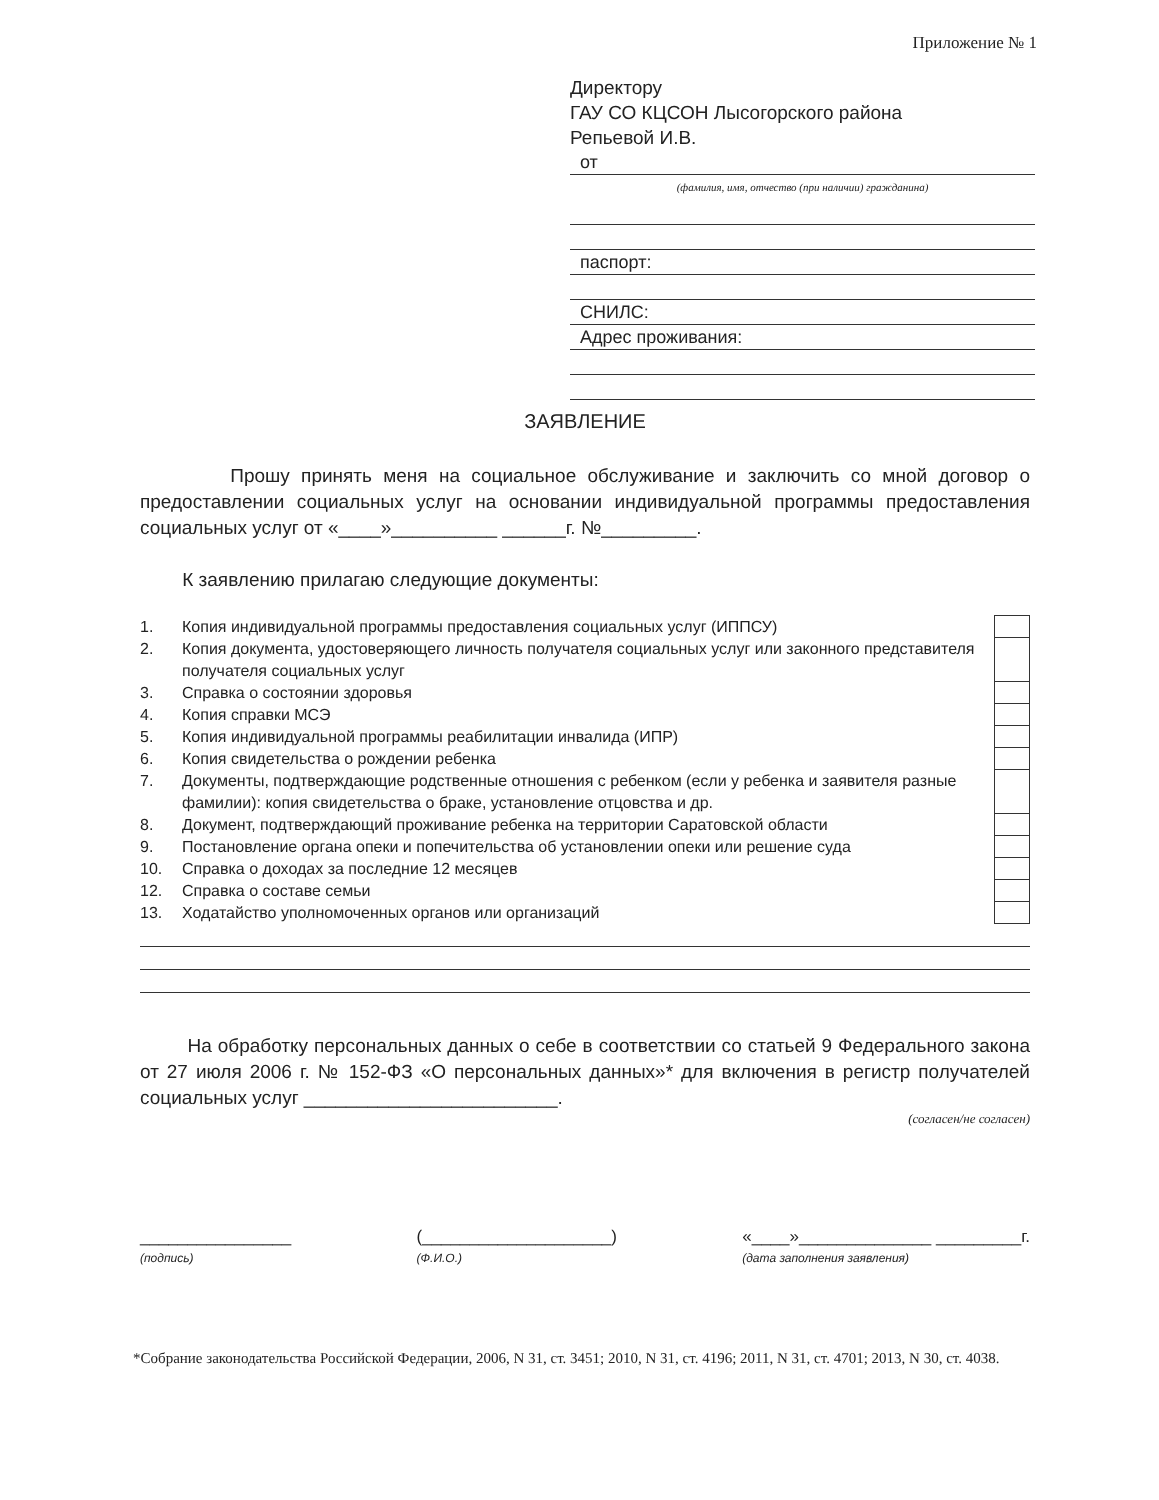Приложение № 1
Директору
ГАУ СО КЦСОН Лысогорского района
Репьевой И.В.
от
(фамилия, имя, отчество (при наличии) гражданина)
паспорт:
СНИЛС:
Адрес проживания:
ЗАЯВЛЕНИЕ
Прошу принять меня на социальное обслуживание и заключить со мной договор о предоставлении социальных услуг на основании индивидуальной программы предоставления социальных услуг от «____»__________ ______г. №_________.
К заявлению прилагаю следующие документы:
| 1. | Копия индивидуальной программы предоставления социальных услуг (ИППСУ) | |
| 2. | Копия документа, удостоверяющего личность получателя социальных услуг или законного представителя получателя социальных услуг | |
| 3. | Справка о состоянии здоровья | |
| 4. | Копия справки МСЭ | |
| 5. | Копия индивидуальной программы реабилитации инвалида (ИПР) | |
| 6. | Копия свидетельства о рождении ребенка | |
| 7. | Документы, подтверждающие родственные отношения с ребенком (если у ребенка и заявителя разные фамилии): копия свидетельства о браке, установление отцовства и др. | |
| 8. | Документ, подтверждающий проживание ребенка на территории Саратовской области | |
| 9. | Постановление органа опеки и попечительства об установлении опеки или решение суда | |
| 10. | Справка о доходах за последние 12 месяцев | |
| 12. | Справка о составе семьи | |
| 13. | Ходатайство уполномоченных органов или организаций | |
На обработку персональных данных о себе в соответствии со статьей 9 Федерального закона от 27 июля 2006 г. № 152-ФЗ «О персональных данных»* для включения в регистр получателей социальных услуг ________________________.
(согласен/не согласен)
________________
(подпись) (____________________)
(Ф.И.О.) «____»______________ _________г.
(дата заполнения заявления)
*Собрание законодательства Российской Федерации, 2006, N 31, ст. 3451; 2010, N 31, ст. 4196; 2011, N 31, ст. 4701; 2013, N 30, ст. 4038.